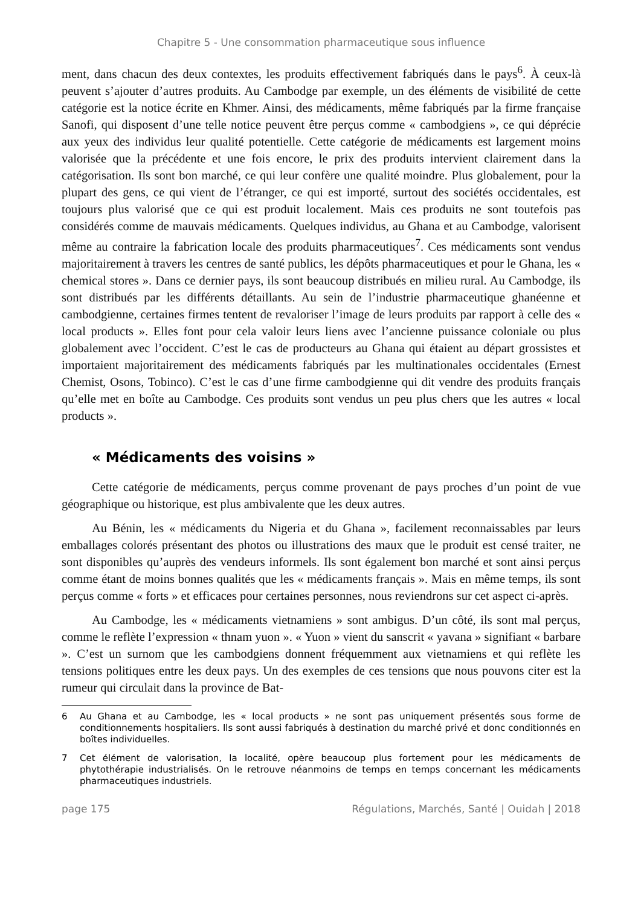Chapitre 5 - Une consommation pharmaceutique sous influence
ment, dans chacun des deux contextes, les produits effectivement fabriqués dans le pays<sup>6</sup>. À ceux-là peuvent s’ajouter d’autres produits. Au Cambodge par exemple, un des éléments de visibilité de cette catégorie est la notice écrite en Khmer. Ainsi, des médicaments, même fabriqués par la firme française Sanofi, qui disposent d’une telle notice peuvent être perçus comme « cambodgiens », ce qui déprécie aux yeux des individus leur qualité potentielle. Cette catégorie de médicaments est largement moins valorisée que la précédente et une fois encore, le prix des produits intervient clairement dans la catégorisation. Ils sont bon marché, ce qui leur confère une qualité moindre. Plus globalement, pour la plupart des gens, ce qui vient de l’étranger, ce qui est importé, surtout des sociétés occidentales, est toujours plus valorisé que ce qui est produit localement. Mais ces produits ne sont toutefois pas considérés comme de mauvais médicaments. Quelques individus, au Ghana et au Cambodge, valorisent même au contraire la fabrication locale des produits pharmaceutiques<sup>7</sup>. Ces médicaments sont vendus majoritairement à travers les centres de santé publics, les dépôts pharmaceutiques et pour le Ghana, les « chemical stores ». Dans ce dernier pays, ils sont beaucoup distribués en milieu rural. Au Cambodge, ils sont distribués par les différents détaillants. Au sein de l’industrie pharmaceutique ghanéenne et cambodgienne, certaines firmes tentent de revaloriser l’image de leurs produits par rapport à celle des « local products ». Elles font pour cela valoir leurs liens avec l’ancienne puissance coloniale ou plus globalement avec l’occident. C’est le cas de producteurs au Ghana qui étaient au départ grossistes et importaient majoritairement des médicaments fabriqués par les multinationales occidentales (Ernest Chemist, Osons, Tobinco). C’est le cas d’une firme cambodgienne qui dit vendre des produits français qu’elle met en boîte au Cambodge. Ces produits sont vendus un peu plus chers que les autres « local products ».
« Médicaments des voisins »
Cette catégorie de médicaments, perçus comme provenant de pays proches d’un point de vue géographique ou historique, est plus ambivalente que les deux autres.
Au Bénin, les « médicaments du Nigeria et du Ghana », facilement reconnaissables par leurs emballages colorés présentant des photos ou illustrations des maux que le produit est censé traiter, ne sont disponibles qu’auprès des vendeurs informels. Ils sont également bon marché et sont ainsi perçus comme étant de moins bonnes qualités que les « médicaments français ». Mais en même temps, ils sont perçus comme « forts » et efficaces pour certaines personnes, nous reviendrons sur cet aspect ci-après.
Au Cambodge, les « médicaments vietnamiens » sont ambigus. D’un côté, ils sont mal perçus, comme le reflète l’expression « thnam yuon ». « Yuon » vient du sanscrit « yavana » signifiant « barbare ». C’est un surnom que les cambodgiens donnent fréquemment aux vietnamiens et qui reflète les tensions politiques entre les deux pays. Un des exemples de ces tensions que nous pouvons citer est la rumeur qui circulait dans la province de Bat-
6 Au Ghana et au Cambodge, les « local products » ne sont pas uniquement présentés sous forme de conditionnements hospitaliers. Ils sont aussi fabriqués à destination du marché privé et donc conditionnés en boîtes individuelles.
7 Cet élément de valorisation, la localité, opère beaucoup plus fortement pour les médicaments de phytothérapie industrialisés. On le retrouve néanmoins de temps en temps concernant les médicaments pharmaceutiques industriels.
page 175 Régulations, Marchés, Santé | Ouidah | 2018